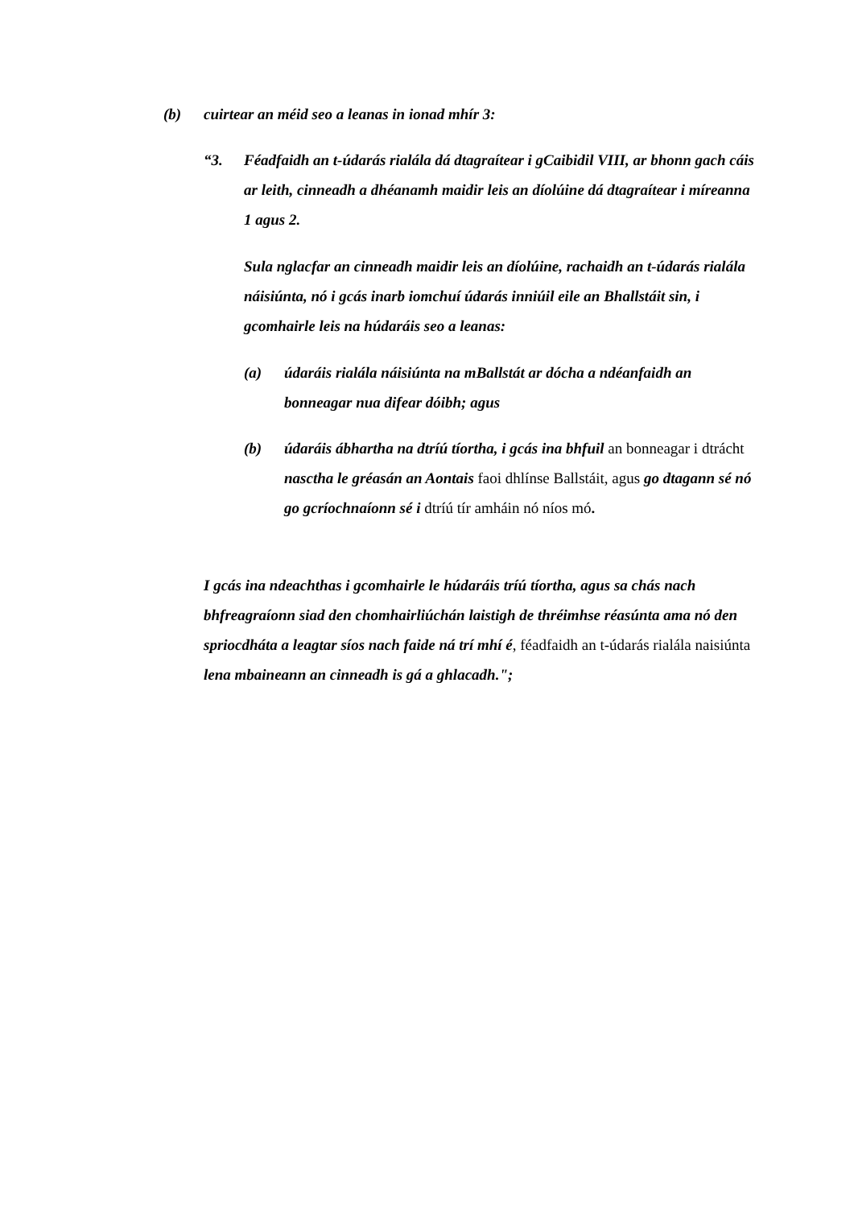(b) cuirtear an méid seo a leanas in ionad mhír 3:
“3. Féadfaidh an t-údarás rialála dá dtagraítear i gCaibidil VIII, ar bhonn gach cáis ar leith, cinneadh a dhéanamh maidir leis an díolúine dá dtagraítear i míreanna 1 agus 2.
Sula nglacfar an cinneadh maidir leis an díolúine, rachaidh an t-údarás rialála náisiúnta, nó i gcás inarb iomchuí údarás inniúil eile an Bhallstáit sin, i gcomhairle leis na húdaráis seo a leanas:
(a) údaráis rialála náisiúnta na mBallstát ar dócha a ndéanfaidh an bonneagar nua difear dóibh; agus
(b) údaráis ábhartha na dtríú tíortha, i gcás ina bhfuil an bonneagar i dtrácht nasctha le gréasán an Aontais faoi dhlínse Ballstáit, agus go dtagann sé nó go gcríochnaíonn sé i dtríú tír amháin nó níos mó.
I gcás ina ndeachthas i gcomhairle le húdaráis tríú tíortha, agus sa chás nach bhfreagraíonn siad den chomhairliúchán laistigh de thréimhse réasúnta ama nó den spriocdháta a leagtar síos nach faide ná trí mhí é, féadfaidh an t-údarás rialála naisiúnta lena mbaineann an cinneadh is gá a ghlacadh.";